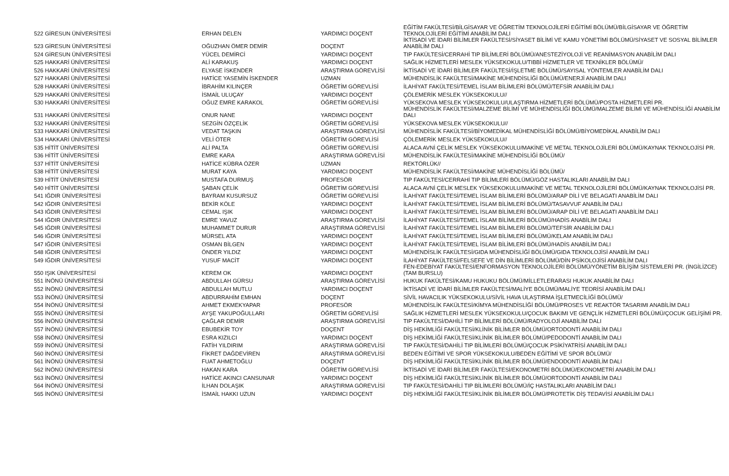| 522 GİRESUN ÜNİVERSİTESİ | ERHAN DELEN | YARDIMCI DOÇENT | EĞİTİM FAKÜLTESİ/BİLGİSAYAR VE ÖĞRETİM TEKNOLOJİLERİ EĞİTİMİ BÖLÜMÜ/BİLGİSAYAR VE ÖĞRETİM TEKNOLOJİLERİ EĞİTİMİ ANABİLİM DALI |
| 523 GİRESUN ÜNİVERSİTESİ | OĞUZHAN ÖMER DEMİR | DOÇENT | İKTİSADİ VE İDARİ BİLİMLER FAKÜLTESİ/SİYASET BİLİMİ VE KAMU YÖNETİMİ BÖLÜMÜ/SİYASET VE SOSYAL BİLİMLER ANABİLİM DALI |
| 524 GİRESUN ÜNİVERSİTESİ | YÜCEL DEMİRCİ | YARDIMCI DOÇENT | TIP FAKÜLTESİ/CERRAHİ TIP BİLİMLERİ BÖLÜMÜ/ANESTEZİYOLOJİ VE REANİMASYON ANABİLİM DALI |
| 525 HAKKARİ ÜNİVERSİTESİ | ALİ KARAKUŞ | YARDIMCI DOÇENT | SAĞLIK HİZMETLERİ MESLEK YÜKSEKOKULU/TIBBİ HİZMETLER VE TEKNİKLER BÖLÜMÜ/ |
| 526 HAKKARİ ÜNİVERSİTESİ | ELYASE İSKENDER | ARAŞTIRMA GÖREVLİSİ | İKTİSADİ VE İDARİ BİLİMLER FAKÜLTESİ/İŞLETME BÖLÜMÜ/SAYISAL YÖNTEMLER ANABİLİM DALI |
| 527 HAKKARİ ÜNİVERSİTESİ | HATİCE YASEMİN İSKENDER | UZMAN | MÜHENDİSLİK FAKÜLTESİ/MAKİNE MÜHENDİSLİĞİ BÖLÜMÜ/ENERJİ ANABİLİM DALI |
| 528 HAKKARİ ÜNİVERSİTESİ | İBRAHİM KILINÇER | ÖĞRETİM GÖREVLİSİ | İLAHİYAT FAKÜLTESİ/TEMEL İSLAM BİLİMLERİ BÖLÜMÜ/TEFSİR ANABİLİM DALI |
| 529 HAKKARİ ÜNİVERSİTESİ | İSMAİL ULUÇAY | YARDIMCI DOÇENT | ÇÖLEMERİK MESLEK YÜKSEKOKULU// |
| 530 HAKKARİ ÜNİVERSİTESİ | OĞUZ EMRE KARAKOL | ÖĞRETİM GÖREVLİSİ | YÜKSEKOVA MESLEK YÜKSEKOKULU/ULAŞTIRMA HİZMETLERİ BÖLÜMÜ/POSTA HİZMETLERİ PR. |
| 531 HAKKARİ ÜNİVERSİTESİ | ONUR NANE | YARDIMCI DOÇENT | MÜHENDİSLİK FAKÜLTESİ/MALZEME BİLİMİ VE MÜHENDİSLİĞİ BÖLÜMÜ/MALZEME BİLİMİ VE MÜHENDİSLİĞİ ANABİLİM DALI |
| 532 HAKKARİ ÜNİVERSİTESİ | SEZGİN ÖZÇELİK | ÖĞRETİM GÖREVLİSİ | YÜKSEKOVA MESLEK YÜKSEKOKULU// |
| 533 HAKKARİ ÜNİVERSİTESİ | VEDAT TAŞKIN | ARAŞTIRMA GÖREVLİSİ | MÜHENDİSLİK FAKÜLTESİ/BİYOMEDİKAL MÜHENDİSLİĞİ BÖLÜMÜ/BİYOMEDİKAL ANABİLİM DALI |
| 534 HAKKARİ ÜNİVERSİTESİ | VELİ ÖTER | ÖĞRETİM GÖREVLİSİ | ÇÖLEMERİK MESLEK YÜKSEKOKULU// |
| 535 HİTİT ÜNİVERSİTESİ | ALİ PALTA | ÖĞRETİM GÖREVLİSİ | ALACA AVNİ ÇELİK MESLEK YÜKSEKOKULU/MAKİNE VE METAL TEKNOLOJİLERİ BÖLÜMÜ/KAYNAK TEKNOLOJİSİ PR. |
| 536 HİTİT ÜNİVERSİTESİ | EMRE KARA | ARAŞTIRMA GÖREVLİSİ | MÜHENDİSLİK FAKÜLTESİ/MAKİNE MÜHENDİSLİĞİ BÖLÜMÜ/ |
| 537 HİTİT ÜNİVERSİTESİ | HATİCE KÜBRA ÖZER | UZMAN | REKTÖRLÜK// |
| 538 HİTİT ÜNİVERSİTESİ | MURAT KAYA | YARDIMCI DOÇENT | MÜHENDİSLİK FAKÜLTESİ/MAKİNE MÜHENDİSLİĞİ BÖLÜMÜ/ |
| 539 HİTİT ÜNİVERSİTESİ | MUSTAFA DURMUŞ | PROFESÖR | TIP FAKÜLTESİ/CERRAHİ TIP BİLİMLERİ BÖLÜMÜ/GÖZ HASTALIKLARI ANABİLİM DALI |
| 540 HİTİT ÜNİVERSİTESİ | ŞABAN ÇELİK | ÖĞRETİM GÖREVLİSİ | ALACA AVNİ ÇELİK MESLEK YÜKSEKOKULU/MAKİNE VE METAL TEKNOLOJİLERİ BÖLÜMÜ/KAYNAK TEKNOLOJİSİ PR. |
| 541 IĞDIR ÜNİVERSİTESİ | BAYRAM KUSURSUZ | ÖĞRETİM GÖREVLİSİ | İLAHİYAT FAKÜLTESİ/TEMEL İSLAM BİLİMLERİ BÖLÜMÜ/ARAP DİLİ VE BELAGATI ANABİLİM DALI |
| 542 IĞDIR ÜNİVERSİTESİ | BEKİR KÖLE | YARDIMCI DOÇENT | İLAHİYAT FAKÜLTESİ/TEMEL İSLAM BİLİMLERİ BÖLÜMÜ/TASAVVUF ANABİLİM DALI |
| 543 IĞDIR ÜNİVERSİTESİ | CEMAL IŞIK | YARDIMCI DOÇENT | İLAHİYAT FAKÜLTESİ/TEMEL İSLAM BİLİMLERİ BÖLÜMÜ/ARAP DİLİ VE BELAGATI ANABİLİM DALI |
| 544 IĞDIR ÜNİVERSİTESİ | EMRE YAVUZ | ARAŞTIRMA GÖREVLİSİ | İLAHİYAT FAKÜLTESİ/TEMEL İSLAM BİLİMLERİ BÖLÜMÜ/HADİS ANABİLİM DALI |
| 545 IĞDIR ÜNİVERSİTESİ | MUHAMMET DURUR | ARAŞTIRMA GÖREVLİSİ | İLAHİYAT FAKÜLTESİ/TEMEL İSLAM BİLİMLERİ BÖLÜMÜ/TEFSİR ANABİLİM DALI |
| 546 IĞDIR ÜNİVERSİTESİ | MÜRSEL ATA | YARDIMCI DOÇENT | İLAHİYAT FAKÜLTESİ/TEMEL İSLAM BİLİMLERİ BÖLÜMÜ/KELAM ANABİLİM DALI |
| 547 IĞDIR ÜNİVERSİTESİ | OSMAN BİLGEN | YARDIMCI DOÇENT | İLAHİYAT FAKÜLTESİ/TEMEL İSLAM BİLİMLERİ BÖLÜMÜ/HADİS ANABİLİM DALI |
| 548 IĞDIR ÜNİVERSİTESİ | ÖNDER YILDIZ | YARDIMCI DOÇENT | MÜHENDİSLİK FAKÜLTESİ/GIDA MÜHENDİSLİĞİ BÖLÜMÜ/GIDA TEKNOLOJİSİ ANABİLİM DALI |
| 549 IĞDIR ÜNİVERSİTESİ | YUSUF MACİT | YARDIMCI DOÇENT | İLAHİYAT FAKÜLTESİ/FELSEFE VE DİN BİLİMLERİ BÖLÜMÜ/DİN PSİKOLOJİSİ ANABİLİM DALI |
| 550 IŞIK ÜNİVERSİTESİ | KEREM OK | YARDIMCI DOÇENT | FEN-EDEBİYAT FAKÜLTESİ/ENFORMASYON TEKNOLOJİLERİ BÖLÜMÜ/YÖNETİM BİLİŞİM SİSTEMLERİ PR. (İNGİLİZCE) (TAM BURSLU) |
| 551 İNÖNÜ ÜNİVERSİTESİ | ABDULLAH GÜRSU | ARAŞTIRMA GÖREVLİSİ | HUKUK FAKÜLTESİ/KAMU HUKUKU BÖLÜMÜ/MİLLETLERARASI HUKUK ANABİLİM DALI |
| 552 İNÖNÜ ÜNİVERSİTESİ | ABDULLAH MUTLU | YARDIMCI DOÇENT | İKTİSADİ VE İDARİ BİLİMLER FAKÜLTESİ/MALİYE BÖLÜMÜ/MALİYE TEORİSİ ANABİLİM DALI |
| 553 İNÖNÜ ÜNİVERSİTESİ | ABDURRAHİM EMHAN | DOÇENT | SİVİL HAVACILIK YÜKSEKOKULU/SİVİL HAVA ULAŞTIRMA İŞLETMECİLİĞİ BÖLÜMÜ/ |
| 554 İNÖNÜ ÜNİVERSİTESİ | AHMET EKMEKYAPAR | PROFESÖR | MÜHENDİSLİK FAKÜLTESİ/KİMYA MÜHENDİSLİĞİ BÖLÜMÜ/PROSES VE REAKTÖR TASARIMI ANABİLİM DALI |
| 555 İNÖNÜ ÜNİVERSİTESİ | AYŞE YAKUPOĞULLARI | ÖĞRETİM GÖREVLİSİ | SAĞLIK HİZMETLERİ MESLEK YÜKSEKOKULU/ÇOCUK BAKIMI VE GENÇLİK HİZMETLERİ BÖLÜMÜ/ÇOCUK GELİŞİMİ PR. |
| 556 İNÖNÜ ÜNİVERSİTESİ | ÇAĞLAR DEMİR | ARAŞTIRMA GÖREVLİSİ | TIP FAKÜLTESİ/DAHİLİ TIP BİLİMLERİ BÖLÜMÜ/RADYOLOJİ ANABİLİM DALI |
| 557 İNÖNÜ ÜNİVERSİTESİ | EBUBEKİR TOY | DOÇENT | DİŞ HEKİMLİĞİ FAKÜLTESİ/KLİNİK BİLİMLER BÖLÜMÜ/ORTODONTİ ANABİLİM DALI |
| 558 İNÖNÜ ÜNİVERSİTESİ | ESRA KIZILCI | YARDIMCI DOÇENT | DİŞ HEKİMLİĞİ FAKÜLTESİ/KLİNİK BİLİMLER BÖLÜMÜ/PEDODONTİ ANABİLİM DALI |
| 559 İNÖNÜ ÜNİVERSİTESİ | FATİH YILDIRIM | ARAŞTIRMA GÖREVLİSİ | TIP FAKÜLTESİ/DAHİLİ TIP BİLİMLERİ BÖLÜMÜ/ÇOCUK PSİKİYATRİSİ ANABİLİM DALI |
| 560 İNÖNÜ ÜNİVERSİTESİ | FİKRET DAĞDEVİREN | ARAŞTIRMA GÖREVLİSİ | BEDEN EĞİTİMİ VE SPOR YÜKSEKOKULU/BEDEN EĞİTİMİ VE SPOR BÖLÜMÜ/ |
| 561 İNÖNÜ ÜNİVERSİTESİ | FUAT AHMETOĞLU | DOÇENT | DİŞ HEKİMLİĞİ FAKÜLTESİ/KLİNİK BİLİMLER BÖLÜMÜ/ENDODONTİ ANABİLİM DALI |
| 562 İNÖNÜ ÜNİVERSİTESİ | HAKAN KARA | ÖĞRETİM GÖREVLİSİ | İKTİSADİ VE İDARİ BİLİMLER FAKÜLTESİ/EKONOMETRİ BÖLÜMÜ/EKONOMETRİ ANABİLİM DALI |
| 563 İNÖNÜ ÜNİVERSİTESİ | HATİCE AKINCI CANSUNAR | YARDIMCI DOÇENT | DİŞ HEKİMLİĞİ FAKÜLTESİ/KLİNİK BİLİMLER BÖLÜMÜ/ORTODONTİ ANABİLİM DALI |
| 564 İNÖNÜ ÜNİVERSİTESİ | İLHAN DOLAŞIK | ARAŞTIRMA GÖREVLİSİ | TIP FAKÜLTESİ/DAHİLİ TIP BİLİMLERİ BÖLÜMÜ/İÇ HASTALIKLARI ANABİLİM DALI |
| 565 İNÖNÜ ÜNİVERSİTESİ | İSMAİL HAKKI UZUN | YARDIMCI DOÇENT | DİŞ HEKİMLİĞİ FAKÜLTESİ/KLİNİK BİLİMLER BÖLÜMÜ/PROTETİK DİŞ TEDAVİSİ ANABİLİM DALI |